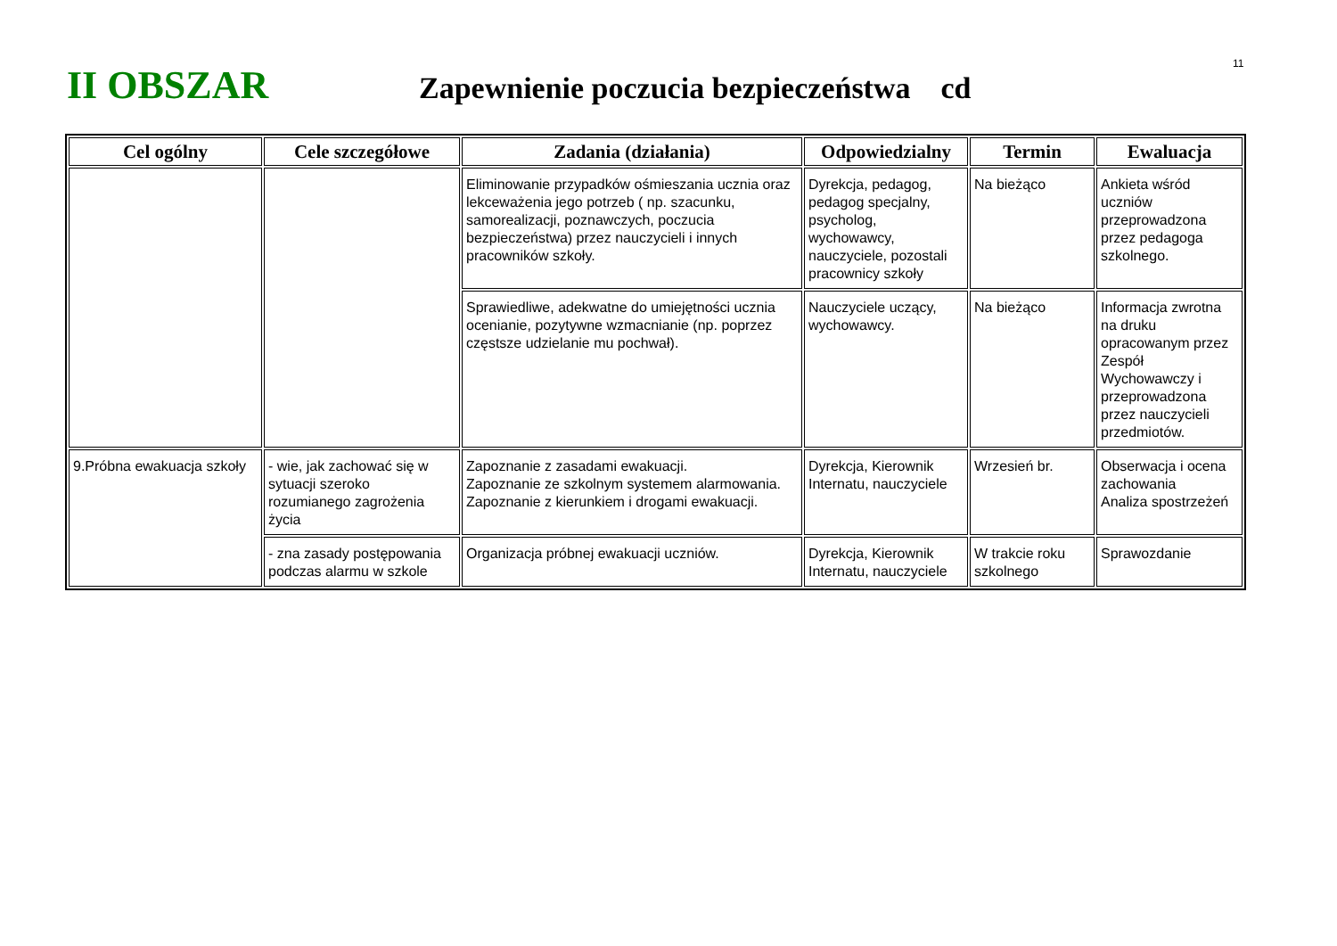11
II OBSZAR
Zapewnienie poczucia bezpieczeństwa cd
| Cel ogólny | Cele szczegółowe | Zadania (działania) | Odpowiedzialny | Termin | Ewaluacja |
| --- | --- | --- | --- | --- | --- |
| | | Eliminowanie przypadków ośmieszania ucznia oraz lekceważenia jego potrzeb ( np. szacunku, samorealizacji, poznawczych, poczucia bezpieczeństwa) przez nauczycieli i innych pracowników szkoły. | Dyrekcja, pedagog, pedagog specjalny, psycholog, wychowawcy, nauczyciele, pozostali pracownicy szkoły | Na bieżąco | Ankieta wśród uczniów przeprowadzona przez pedagoga szkolnego. |
| | | Sprawiedliwe, adekwatne do umiejętności ucznia ocenianie, pozytywne wzmacnianie (np. poprzez częstsze udzielanie mu pochwał). | Nauczyciele uczący, wychowawcy. | Na bieżąco | Informacja zwrotna na druku opracowanym przez Zespół Wychowawczy i przeprowadzona przez nauczycieli przedmiotów. |
| 9.Próbna ewakuacja szkoły | - wie, jak zachować się w sytuacji szeroko rozumianego zagrożenia życia | Zapoznanie z zasadami ewakuacji. Zapoznanie ze szkolnym systemem alarmowania. Zapoznanie z kierunkiem i drogami ewakuacji. | Dyrekcja, Kierownik Internatu, nauczyciele | Wrzesień br. | Obserwacja i ocena zachowania Analiza spostrzeżeń |
| | - zna zasady postępowania podczas alarmu w szkole | Organizacja próbnej ewakuacji uczniów. | Dyrekcja, Kierownik Internatu, nauczyciele | W trakcie roku szkolnego | Sprawozdanie |